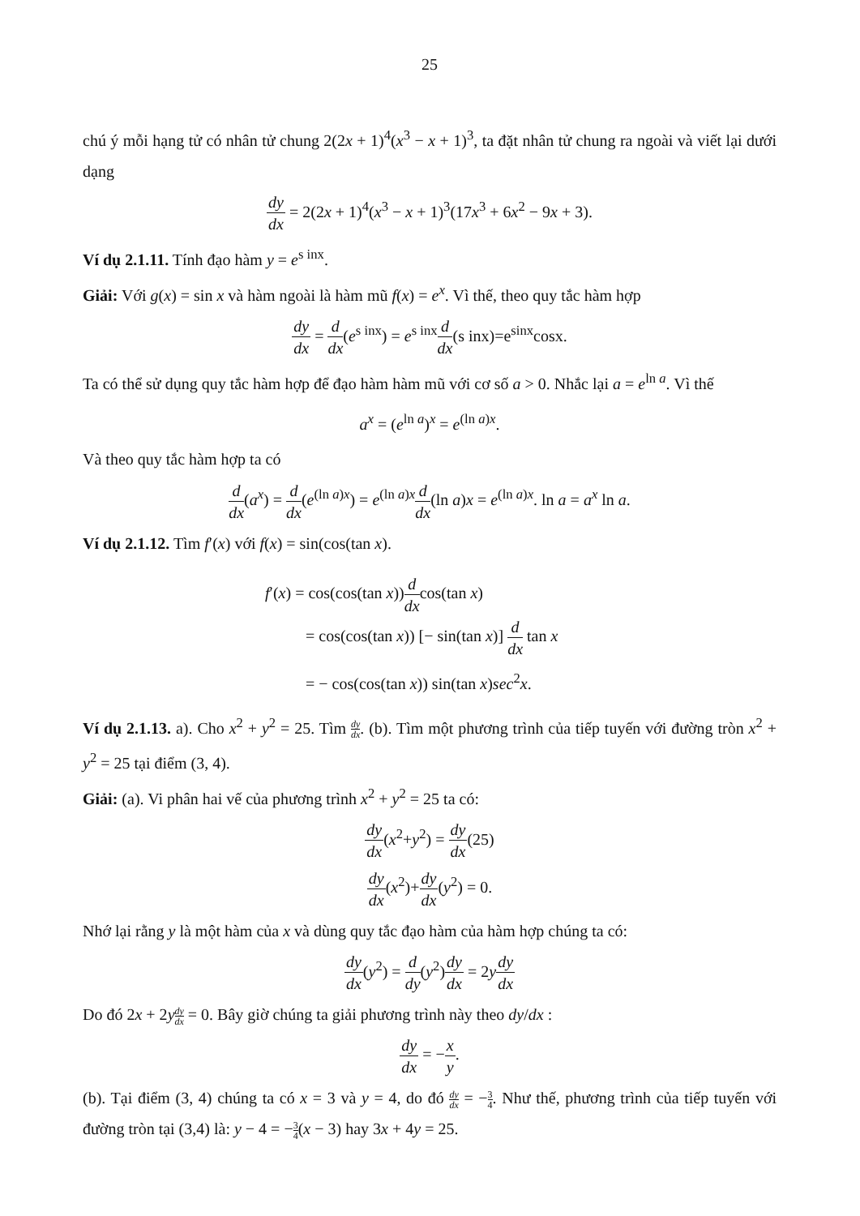25
chú ý mỗi hạng tử có nhân tử chung 2(2x + 1)<sup>4</sup>(x<sup>3</sup> − x + 1)<sup>3</sup>, ta đặt nhân tử chung ra ngoài và viết lại dưới dạng
dy dx = 2(2x + 1)<sup>4</sup>(x<sup>3</sup> − x + 1)<sup>3</sup>(17x<sup>3</sup> + 6x<sup>2</sup> − 9x + 3).
Ví dụ 2.1.11. Tính đạo hàm y = e<sup>s inx</sup>.
Giải: Với g(x) = sin x và hàm ngoài là hàm mũ f(x) = e<sup>x</sup>. Vì thế, theo quy tắc hàm hợp
dy dx = d dx(e<sup>s inx</sup>) = e<sup>s inx</sup>d dx(s inx)=e<sup>sinx</sup>cosx.
Ta có thể sử dụng quy tắc hàm hợp để đạo hàm hàm mũ với cơ số a > 0. Nhắc lại a = e<sup>ln a</sup>. Vì thế
a<sup>x</sup> = (e<sup>ln a</sup>)<sup>x</sup> = e<sup>(ln a)x</sup>.
Và theo quy tắc hàm hợp ta có
d dx(a<sup>x</sup>) = d dx(e<sup>(ln a)x</sup>) = e<sup>(ln a)x</sup>d dx(ln a)x = e<sup>(ln a)x</sup>. ln a = a<sup>x</sup> ln a.
Ví dụ 2.1.12. Tìm f′(x) với f(x) = sin(cos(tan x).
f′(x) = cos(cos(tan x))d dxcos(tan x)
= cos(cos(tan x)) [− sin(tan x)] d dx tan x
= − cos(cos(tan x)) sin(tan x)sec<sup>2</sup>x.
Ví dụ 2.1.13. a). Cho x<sup>2</sup> + y<sup>2</sup> = 25. Tìm dy dx. (b). Tìm một phương trình của tiếp tuyến với đường tròn x<sup>2</sup> + y<sup>2</sup> = 25 tại điểm (3, 4).
Giải: (a). Vi phân hai vế của phương trình x<sup>2</sup> + y<sup>2</sup> = 25 ta có:
dy dx(x<sup>2</sup>+y<sup>2</sup>) = dy dx(25)
dy dx(x<sup>2</sup>)+dy dx(y<sup>2</sup>) = 0.
Nhớ lại rằng y là một hàm của x và dùng quy tắc đạo hàm của hàm hợp chúng ta có:
dy dx(y<sup>2</sup>) = d dy(y<sup>2</sup>)dy dx = 2ydy dx
Do đó 2x + 2ydy dx = 0. Bây giờ chúng ta giải phương trình này theo dy/dx :
dy dx = −x y.
(b). Tại điểm (3, 4) chúng ta có x = 3 và y = 4, do đó dy dx = −3 4. Như thế, phương trình của tiếp tuyến với đường tròn tại (3,4) là: y − 4 = −3 4(x − 3) hay 3x + 4y = 25.